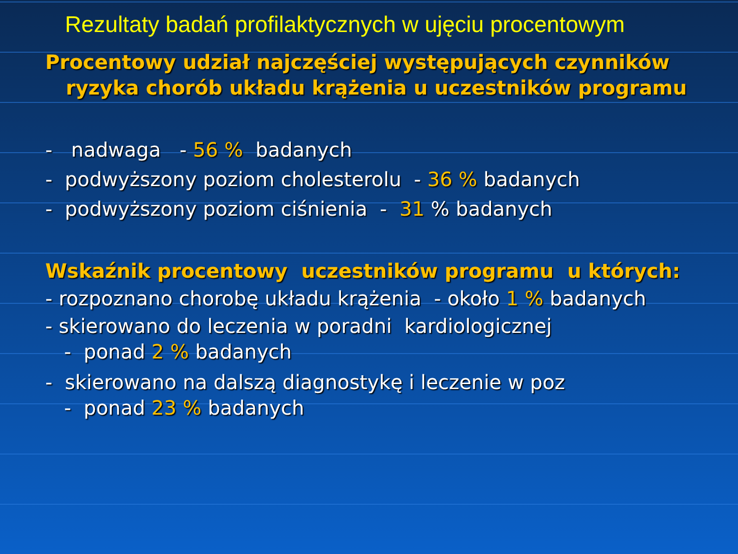Rezultaty badań profilaktycznych w ujęciu procentowym
Procentowy udział najczęściej występujących czynników
ryzyka chorób układu krążenia u uczestników programu
- nadwaga - 56 % badanych
- podwyższony poziom cholesterolu - 36 % badanych
- podwyższony poziom ciśnienia - 31 % badanych
Wskaźnik procentowy uczestników programu u których:
- rozpoznano chorobę układu krążenia - około 1 % badanych
- skierowano do leczenia w poradni kardiologicznej
- ponad 2 % badanych
- skierowano na dalszą diagnostykę i leczenie w poz
- ponad 23 % badanych